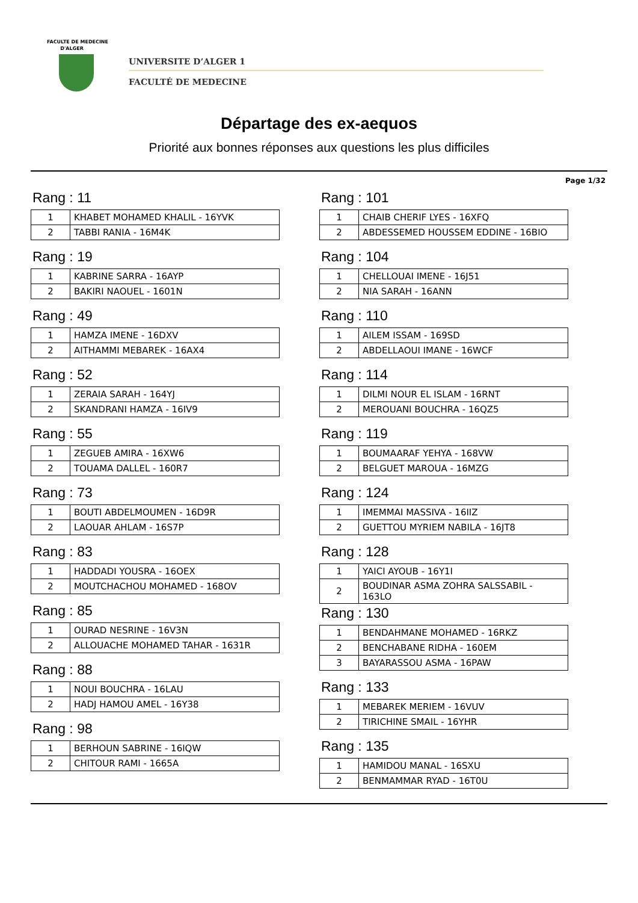FACULTE DE MEDECINE
D'ALGER
UNIVERSITE D’ALGER 1
FACULTÉ DE MEDECINE
Départage des ex-aequos
Priorité aux bonnes réponses aux questions les plus difficiles
Page 1/32
Rang : 11
| 1 | KHABET MOHAMED KHALIL - 16YVK |
| 2 | TABBI RANIA - 16M4K |
Rang : 19
| 1 | KABRINE SARRA - 16AYP |
| 2 | BAKIRI NAOUEL - 1601N |
Rang : 49
| 1 | HAMZA IMENE - 16DXV |
| 2 | AITHAMMI MEBAREK - 16AX4 |
Rang : 52
| 1 | ZERAIA SARAH - 164YJ |
| 2 | SKANDRANI HAMZA - 16IV9 |
Rang : 55
| 1 | ZEGUEB AMIRA - 16XW6 |
| 2 | TOUAMA DALLEL - 160R7 |
Rang : 73
| 1 | BOUTI ABDELMOUMEN - 16D9R |
| 2 | LAOUAR AHLAM - 16S7P |
Rang : 83
| 1 | HADDADI YOUSRA - 16OEX |
| 2 | MOUTCHACHOU MOHAMED - 168OV |
Rang : 85
| 1 | OURAD NESRINE - 16V3N |
| 2 | ALLOUACHE MOHAMED TAHAR - 1631R |
Rang : 88
| 1 | NOUI BOUCHRA - 16LAU |
| 2 | HADJ HAMOU AMEL - 16Y38 |
Rang : 98
| 1 | BERHOUN SABRINE - 16IQW |
| 2 | CHITOUR RAMI - 1665A |
Rang : 101
| 1 | CHAIB CHERIF LYES - 16XFQ |
| 2 | ABDESSEMED HOUSSEM EDDINE - 16BIO |
Rang : 104
| 1 | CHELLOUAI IMENE - 16J51 |
| 2 | NIA SARAH - 16ANN |
Rang : 110
| 1 | AILEM ISSAM - 169SD |
| 2 | ABDELLAOUI IMANE - 16WCF |
Rang : 114
| 1 | DILMI NOUR EL ISLAM - 16RNT |
| 2 | MEROUANI BOUCHRA - 16QZ5 |
Rang : 119
| 1 | BOUMAARAF YEHYA - 168VW |
| 2 | BELGUET MAROUA - 16MZG |
Rang : 124
| 1 | IMEMMAI MASSIVA - 16IIZ |
| 2 | GUETTOU MYRIEM NABILA - 16JT8 |
Rang : 128
| 1 | YAICI AYOUB - 16Y1I |
| 2 | BOUDINAR ASMA ZOHRA SALSSABIL - 163LO |
Rang : 130
| 1 | BENDAHMANE MOHAMED - 16RKZ |
| 2 | BENCHABANE RIDHA - 160EM |
| 3 | BAYARASSOU ASMA - 16PAW |
Rang : 133
| 1 | MEBAREK MERIEM - 16VUV |
| 2 | TIRICHINE SMAIL - 16YHR |
Rang : 135
| 1 | HAMIDOU MANAL - 16SXU |
| 2 | BENMAMMAR RYAD - 16T0U |